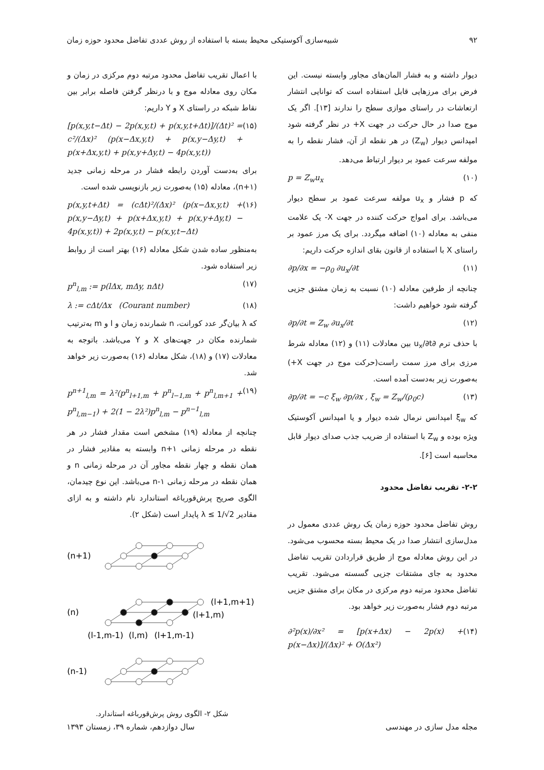۹۲ شبیه‌سازی آکوستیکی محیط بسته با استفاده از روش عددی تفاضل محدود حوزه زمان
دیوار داشته و به فشار المان‌های مجاور وابسته نیست. این فرض برای مرزهایی قابل استفاده است که توانایی انتشار ارتعاشات در راستای موازی سطح را ندارند [۱۳]. اگر یک موج صدا در حال حرکت در جهت X+ در نظر گرفته شود امپدانس دیوار (Z<sub>w</sub>) در هر نقطه از آن، فشار نقطه را به مولفه سرعت عمود بر دیوار ارتباط می‌دهد.
p = Z<sub>w</sub>u<sub>x</sub> (۱۰)
که p فشار و u<sub>x</sub> مولفه سرعت عمود بر سطح دیوار می‌باشد. برای امواج حرکت کننده در جهت X- یک علامت منفی به معادله (۱۰) اضافه میگردد. برای یک مرز عمود بر راستای X با استفاده از قانون بقای اندازه حرکت داریم:
∂p/∂x = −ρ<sub>0</sub> ∂u<sub>x</sub>/∂t (۱۱)
چنانچه از طرفین معادله (۱۰) نسبت به زمان مشتق جزیی گرفته شود خواهیم داشت:
∂p/∂t = Z<sub>w</sub> ∂u<sub>x</sub>/∂t (۱۲)
با حذف ترم ∂u<sub>x</sub>/∂t بین معادلات (۱۱) و (۱۲) معادله شرط مرزی برای مرز سمت راست(حرکت موج در جهت X+) به‌صورت زیر به‌دست آمده است.
∂p/∂t = −c ξ<sub>w</sub> ∂p/∂x , ξ<sub>w</sub> = Z<sub>w</sub>/(ρ<sub>0</sub>c) (۱۳)
که ξ<sub>w</sub> امپدانس نرمال شده دیوار و یا امپدانس آکوستیک ویژه بوده و Z<sub>w</sub> با استفاده از ضریب جذب صدای دیوار قابل محاسبه است [۶].
۲-۲- تقریب تفاضل محدود
روش تفاضل محدود حوزه زمان یک روش عددی معمول در مدل‌سازی انتشار صدا در یک محیط بسته محسوب می‌شود. در این روش معادله موج از طریق قراردادن تقریب تفاضل محدود به جای مشتقات جزیی گسسته می‌شود. تقریب تفاضل محدود مرتبه دوم مرکزی در مکان برای مشتق جزیی مرتبه دوم فشار به‌صورت زیر خواهد بود.
∂²p(x)/∂x² = [p(x+Δx) − 2p(x) + p(x−Δx)]/(Δx)² + O(Δx²) (۱۴)
با اعمال تقریب تفاضل محدود مرتبه دوم مرکزی در زمان و مکان روی معادله موج و با درنظر گرفتن فاصله برابر بین نقاط شبکه در راستای X و Y داریم:
[p(x,y,t−Δt) − 2p(x,y,t) + p(x,y,t+Δt)]/(Δt)² = c²/(Δx)² (p(x−Δx,y,t) + p(x,y−Δy,t) + p(x+Δx,y,t) + p(x,y+Δy,t) − 4p(x,y,t)) (۱۵)
برای به‌دست آوردن رابطه فشار در مرحله زمانی جدید (n+۱)، معادله (۱۵) به‌صورت زیر بازنویسی شده است.
p(x,y,t+Δt) = (cΔt)²/(Δx)² (p(x−Δx,y,t) + p(x,y−Δy,t) + p(x+Δx,y,t) + p(x,y+Δy,t) − 4p(x,y,t)) + 2p(x,y,t) − p(x,y,t−Δt) (۱۶)
به‌منظور ساده شدن شکل معادله (۱۶) بهتر است از روابط زیر استفاده شود.
p<sup>n</sup><sub>l,m</sub> := p(lΔx, mΔy, nΔt) (۱۷)
λ := cΔt/Δx (Courant number) (۱۸)
که λ بیان‌گر عدد کورانت، n شمارنده زمان و l و m به‌ترتیب شمارنده مکان در جهت‌های X و Y می‌باشد. باتوجه به معادلات (۱۷) و (۱۸)، شکل معادله (۱۶) به‌صورت زیر خواهد شد.
p<sup>n+1</sup><sub>l,m</sub> = λ²(p<sup>n</sup><sub>l+1,m</sub> + p<sup>n</sup><sub>l−1,m</sub> + p<sup>n</sup><sub>l,m+1</sub> + p<sup>n</sup><sub>l,m−1</sub>) + 2(1 − 2λ²)p<sup>n</sup><sub>l,m</sub> − p<sup>n−1</sup><sub>l,m</sub> (۱۹)
چنانچه از معادله (۱۹) مشخص است مقدار فشار در هر نقطه در مرحله زمانی n+۱ وابسته به مقادیر فشار در همان نقطه و چهار نقطه مجاور آن در مرحله زمانی n و همان نقطه در مرحله زمانی n-۱ می‌باشد. این نوع چیدمان، الگوی صریح پرش‌قورباغه استاندارد نام داشته و به ازای مقادیر λ ≤ 1/√2 پایدار است (شکل ۲).
(n+1)
(n)
(n-1)
(l+1,m+1)
(l+1,m)
(l-1,m-1)
(l,m)
(l+1,m-1)
شکل ۲- الگوی روش پرش‌قورباغه استاندارد.
مجله مدل سازی در مهندسی سال دوازدهم، شماره ۳۹، زمستان ۱۳۹۳